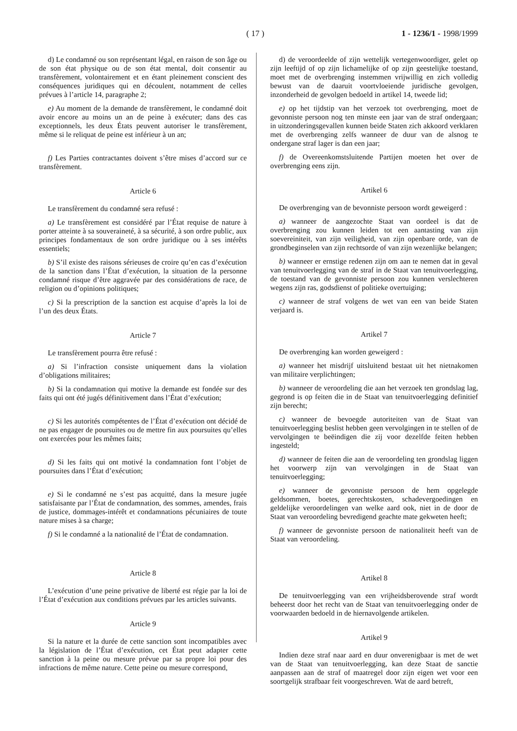( 17 ) 1 - 1236/1 - 1998/1999
d) Le condamné ou son représentant légal, en raison de son âge ou de son état physique ou de son état mental, doit consentir au transfèrement, volontairement et en étant pleinement conscient des conséquences juridiques qui en découlent, notamment de celles prévues à l’article 14, paragraphe 2;
e) Au moment de la demande de transfèrement, le condamné doit avoir encore au moins un an de peine à exécuter; dans des cas exceptionnels, les deux États peuvent autoriser le transfèrement, même si le reliquat de peine est inférieur à un an;
f) Les Parties contractantes doivent s’être mises d’accord sur ce transfèrement.
Article 6
Le transfèrement du condamné sera refusé :
a) Le transfèrement est considéré par l’État requise de nature à porter atteinte à sa souveraineté, à sa sécurité, à son ordre public, aux principes fondamentaux de son ordre juridique ou à ses intérêts essentiels;
b) S’il existe des raisons sérieuses de croire qu’en cas d’exécution de la sanction dans l’État d’exécution, la situation de la personne condamné risque d’être aggravée par des considérations de race, de religion ou d’opinions politiques;
c) Si la prescription de la sanction est acquise d’après la loi de l’un des deux États.
Article 7
Le transfèrement pourra être refusé :
a) Si l’infraction consiste uniquement dans la violation d’obligations militaires;
b) Si la condamnation qui motive la demande est fondée sur des faits qui ont été jugés définitivement dans l’État d’exécution;
c) Si les autorités compétentes de l’État d’exécution ont décidé de ne pas engager de poursuites ou de mettre fin aux poursuites qu’elles ont exercées pour les mêmes faits;
d) Si les faits qui ont motivé la condamnation font l’objet de poursuites dans l’État d’exécution;
e) Si le condamné ne s’est pas acquitté, dans la mesure jugée satisfaisante par l’État de condamnation, des sommes, amendes, frais de justice, dommages-intérêt et condamnations pécuniaires de toute nature mises à sa charge;
f) Si le condamné a la nationalité de l’État de condamnation.
Article 8
L’exécution d’une peine privative de liberté est régie par la loi de l’État d’exécution aux conditions prévues par les articles suivants.
Article 9
Si la nature et la durée de cette sanction sont incompatibles avec la législation de l’État d’exécution, cet État peut adapter cette sanction à la peine ou mesure prévue par sa propre loi pour des infractions de même nature. Cette peine ou mesure correspond,
d) de veroordeelde of zijn wettelijk vertegenwoordiger, gelet op zijn leeftijd of op zijn lichamelijke of op zijn geestelijke toestand, moet met de overbrenging instemmen vrijwillig en zich volledig bewust van de daaruit voortvloeiende juridische gevolgen, inzonderheid de gevolgen bedoeld in artikel 14, tweede lid;
e) op het tijdstip van het verzoek tot overbrenging, moet de gevonniste persoon nog ten minste een jaar van de straf ondergaan; in uitzonderingsgevallen kunnen beide Staten zich akkoord verklaren met de overbrenging zelfs wanneer de duur van de alsnog te ondergane straf lager is dan een jaar;
f) de Overeenkomstsluitende Partijen moeten het over de overbrenging eens zijn.
Artikel 6
De overbrenging van de bevonniste persoon wordt geweigerd :
a) wanneer de aangezochte Staat van oordeel is dat de overbrenging zou kunnen leiden tot een aantasting van zijn soevereiniteit, van zijn veiligheid, van zijn openbare orde, van de grondbeginselen van zijn rechtsorde of van zijn wezenlijke belangen;
b) wanneer er ernstige redenen zijn om aan te nemen dat in geval van tenuitvoerlegging van de straf in de Staat van tenuitvoerlegging, de toestand van de gevonniste persoon zou kunnen verslechteren wegens zijn ras, godsdienst of politieke overtuiging;
c) wanneer de straf volgens de wet van een van beide Staten verjaard is.
Artikel 7
De overbrenging kan worden geweigerd :
a) wanneer het misdrijf uitsluitend bestaat uit het nietnakomen van militaire verplichtingen;
b) wanneer de veroordeling die aan het verzoek ten grondslag lag, gegrond is op feiten die in de Staat van tenuitvoerlegging definitief zijn berecht;
c) wanneer de bevoegde autoriteiten van de Staat van tenuitvoerlegging beslist hebben geen vervolgingen in te stellen of de vervolgingen te beëindigen die zij voor dezelfde feiten hebben ingesteld;
d) wanneer de feiten die aan de veroordeling ten grondslag liggen het voorwerp zijn van vervolgingen in de Staat van tenuitvoerlegging;
e) wanneer de gevonniste persoon de hem opgelegde geldsommen, boetes, gerechtskosten, schadevergoedingen en geldelijke veroordelingen van welke aard ook, niet in de door de Staat van veroordeling bevredigend geachte mate gekweten heeft;
f) wanneer de gevonniste persoon de nationaliteit heeft van de Staat van veroordeling.
Artikel 8
De tenuitvoerlegging van een vrijheidsberovende straf wordt beheerst door het recht van de Staat van tenuitvoerlegging onder de voorwaarden bedoeld in de hiernavolgende artikelen.
Artikel 9
Indien deze straf naar aard en duur onverenigbaar is met de wet van de Staat van tenuitvoerlegging, kan deze Staat de sanctie aanpassen aan de straf of maatregel door zijn eigen wet voor een soortgelijk strafbaar feit voorgeschreven. Wat de aard betreft,